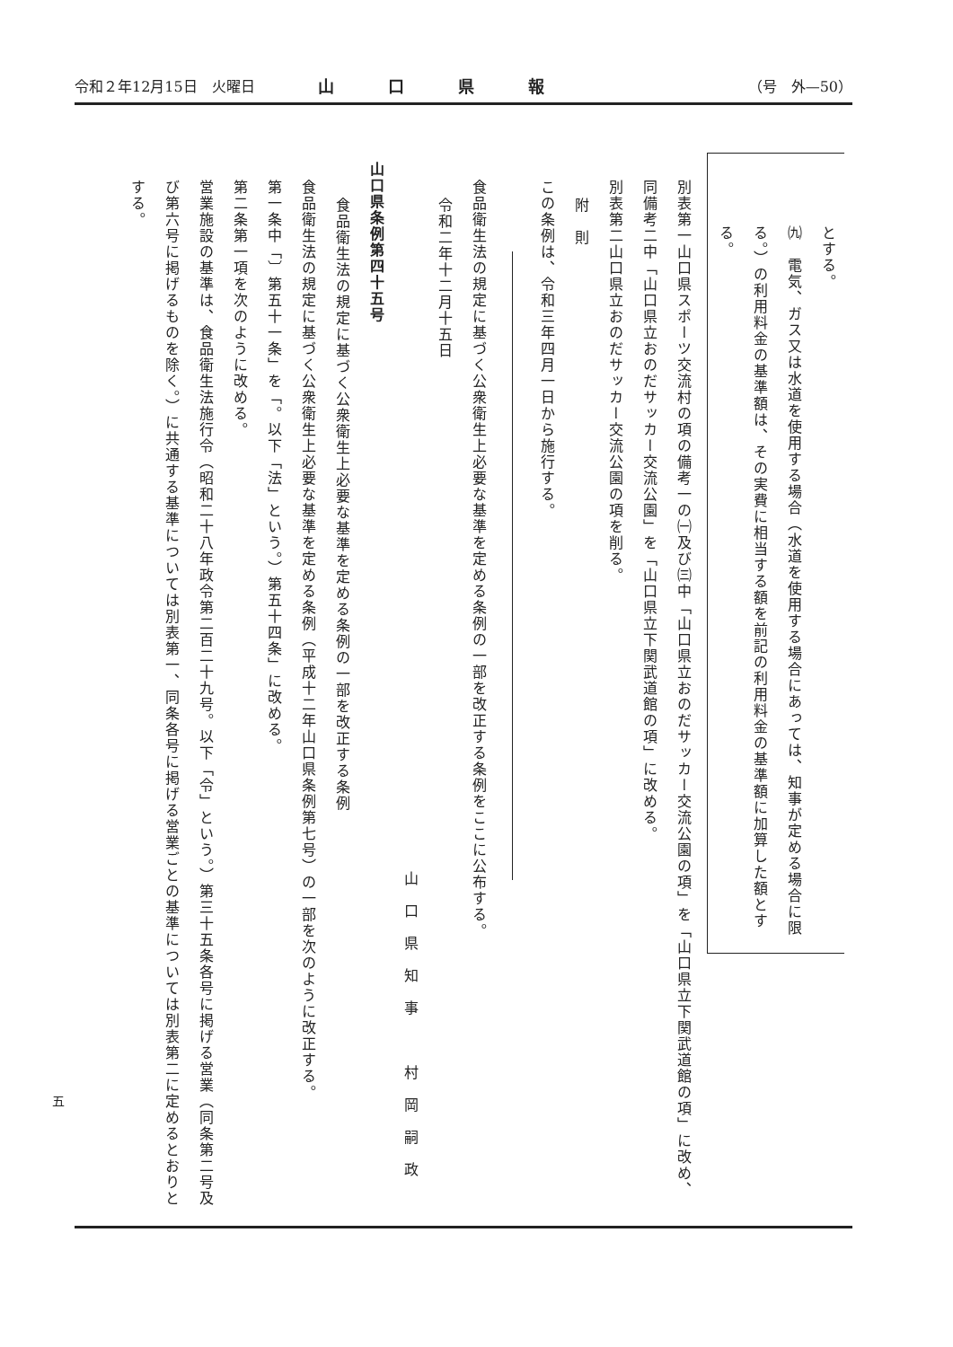令和２年12月15日　火曜日 山口県報 （号　外—50）
とする。
㈨　電気、ガス又は水道を使用する場合（水道を使用する場合にあっては、知事が定める場合に限る。）の利用料金の基準額は、その実費に相当する額を前記の利用料金の基準額に加算した額とする。
別表第一山口県スポーツ交流村の項の備考一の㈠及び㈢中「山口県立おのだサッカー交流公園の項」を「山口県立下関武道館の項」に改め、同備考二中「山口県立おのだサッカー交流公園」を「山口県立下関武道館の項」に改める。
別表第二山口県立おのだサッカー交流公園の項を削る。
附　則
この条例は、令和三年四月一日から施行する。
食品衛生法の規定に基づく公衆衛生上必要な基準を定める条例の一部を改正する条例をここに公布する。
令和二年十二月十五日
山口県知事　村岡嗣政
山口県条例第四十五号
食品衛生法の規定に基づく公衆衛生上必要な基準を定める条例の一部を改正する条例
食品衛生法の規定に基づく公衆衛生上必要な基準を定める条例（平成十二年山口県条例第七号）の一部を次のように改正する。
第一条中「〕第五十一条」を「。以下「法」という。）第五十四条」に改める。
第二条第一項を次のように改める。
営業施設の基準は、食品衛生法施行令（昭和二十八年政令第二百二十九号。以下「令」という。）第三十五条各号に掲げる営業（同条第二号及び第六号に掲げるものを除く。）に共通する基準については別表第一、同条各号に掲げる営業ごとの基準については別表第二に定めるとおりとする。
五